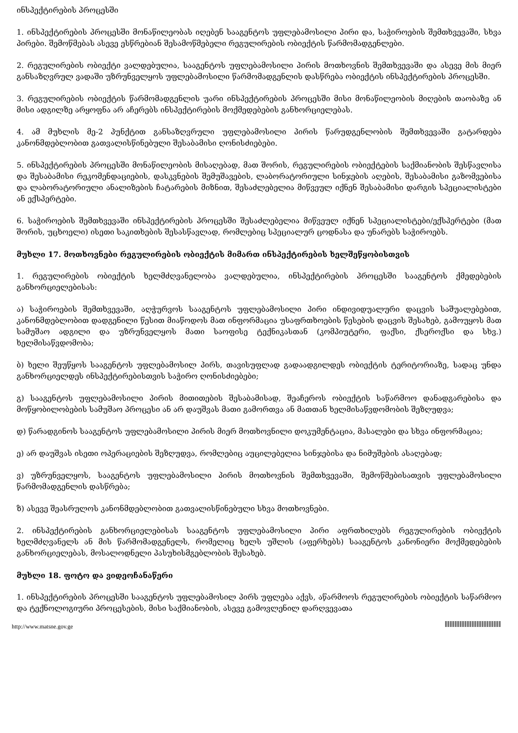ინსპექტირების პროცესში
1. ინსპექტირების პროცესში მონაწილეობას იღებენ სააგენტოს უფლებამოსილი პირი და, საჭიროების შემთხვევაში, სხვა პირები. შემოწმებას ასევე ესწრებიან შესამოწმებელი რეგულირების ობიექტის წარმომადგენლები.
2. რეგულირების ობიექტი ვალდებულია, სააგენტოს უფლებამოსილი პირის მოთხოვნის შემთხვევაში და ასევე მის მიერ განსაზღვრულ ვადაში უზრუნველყოს უფლებამოსილი წარმომადგენლის დასწრება ობიექტის ინსპექტირების პროცესში.
3. რეგულირების ობიექტის წარმომადგენლის უარი ინსპექტირების პროცესში მისი მონაწილეობის მიღების თაობაზე ან მისი ადგილზე არყოფნა არ აჩერებს ინსპექტირების მოქმედებების განხორციელებას.
4. ამ მუხლის მე-2 პუნქტით განსაზღვრული უფლებამოსილი პირის წარუდგენლობის შემთხვევაში გატარდება კანონმდებლობით გათვალისწინებული შესაბამისი ღონისძიებები.
5. ინსპექტირების პროცესში მონაწილეობის მისაღებად, მათ შორის, რეგულირების ობიექტების საქმიანობის შესწავლისა და შესაბამისი რეკომენდაციების, დასკვნების შემუშავების, ლაბორატორიული სინჯების აღების, შესაბამისი გაზომვებისა და ლაბორატორიული ანალიზების ჩატარების მიზნით, შესაძლებელია მიწვეულ იქნენ შესაბამისი დარგის სპეციალისტები ან ექსპერტები.
6. საჭიროების შემთხვევაში ინსპექტირების პროცესში შესაძლებელია მიწვეულ იქნენ სპეციალისტები/ექსპერტები (მათ შორის, უცხოელი) ისეთი საკითხების შესასწავლად, რომლებიც სპეციალურ ცოდნასა და უნარებს საჭიროებს.
მუხლი 17. მოთხოვნები რეგულირების ობიექტის მიმართ ინსპექტირების ხელშეწყობისთვის
1. რეგულირების ობიექტის ხელმძღვანელობა ვალდებულია, ინსპექტირების პროცესში სააგენტოს ქმედებების განხორციელებისას:
ა) საჭიროების შემთხვევაში, აღჭურვოს სააგენტოს უფლებამოსილი პირი ინდივიდუალური დაცვის საშუალებებით, კანონმდებლობით დადგენილი წესით მიაწოდოს მათ ინფორმაცია უსაფრთხოების წესების დაცვის შესახებ, გამოუყოს მათ სამუშაო ადგილი და უზრუნველყოს მათი საოფისე ტექნიკასთან (კომპიუტერი, ფაქსი, ქსეროქსი და სხვ.) ხელმისაწვდომობა;
ბ) ხელი შეუწყოს სააგენტოს უფლებამოსილ პირს, თავისუფლად გადაადგილდეს ობიექტის ტერიტორიაზე, სადაც უნდა განხორციელდეს ინსპექტირებისთვის საჭირო ღონისძიებები;
გ) სააგენტოს უფლებამოსილი პირის მითითების შესაბამისად, შეაჩეროს ობიექტის საწარმოო დანადგარებისა და მოწყობილობების სამუშაო პროცესი ან არ დაუშვას მათი გამორთვა ან მათთან ხელმისაწვდომობის შეზღუდვა;
დ) წარადგინოს სააგენტოს უფლებამოსილი პირის მიერ მოთხოვნილი დოკუმენტაცია, მასალები და სხვა ინფორმაცია;
ე) არ დაუშვას ისეთი ოპერაციების შეზღუდვა, რომლებიც აუცილებელია სინჯებისა და ნიმუშების ასაღებად;
ვ) უზრუნველყოს, სააგენტოს უფლებამოსილი პირის მოთხოვნის შემთხვევაში, შემოწმებისათვის უფლებამოსილი წარმომადგენლის დასწრება;
ზ) ასევე შეასრულოს კანონმდებლობით გათვალისწინებული სხვა მოთხოვნები.
2. ინსპექტირების განხორციელებისას სააგენტოს უფლებამოსილი პირი აფრთხილებს რეგულირების ობიექტის ხელმძღვანელს ან მის წარმომადგენელს, რომელიც ხელს უშლის (აფერხებს) სააგენტოს კანონიერი მოქმედებების განხორციელებას, მოსალოდნელი პასუხისმგებლობის შესახებ.
მუხლი 18. ფოტო და ვიდეოჩანაწერი
1. ინსპექტირების პროცესში სააგენტოს უფლებამოსილ პირს უფლება აქვს, აწარმოოს რეგულირების ობიექტის საწარმოო და ტექნოლოგიური პროცესების, მისი საქმიანობის, ასევე გამოვლენილ დარღვევათა
http://www.matsne.gov.ge